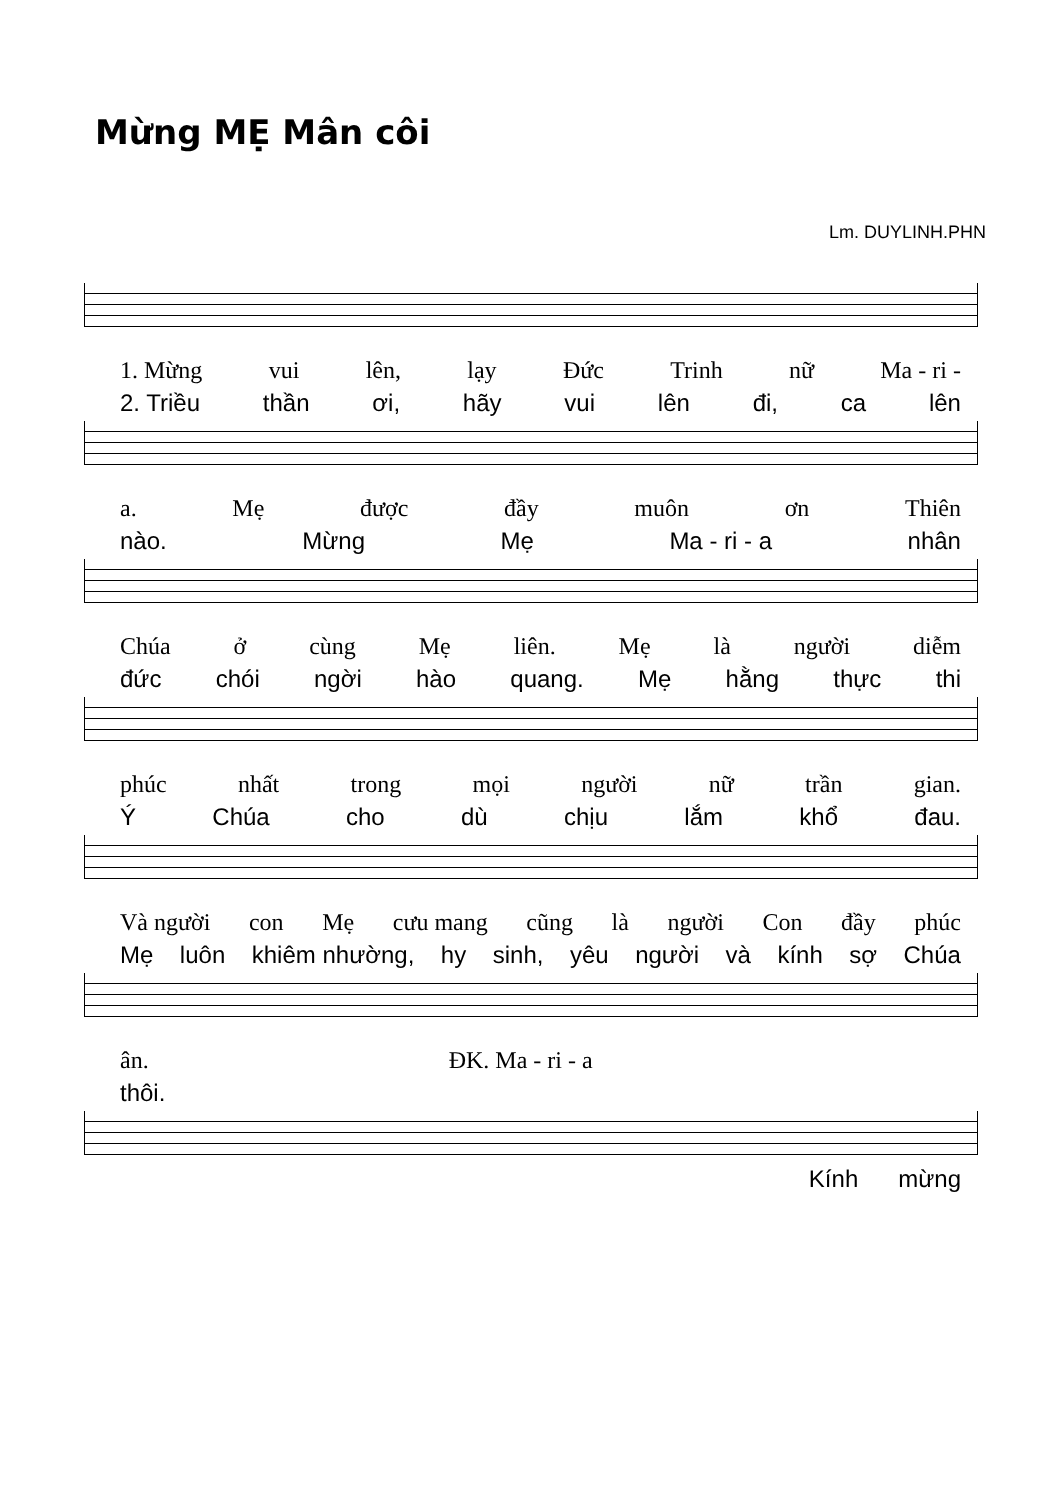Mừng MẸ Mân côi
Lm. DUYLINH.PHN
1. Mừng vui lên, lạy Đức Trinh nữ Ma - ri -
2. Triều thần ơi, hãy vui lên đi, ca lên
a. Mẹ được đầy muôn ơn Thiên
nào. Mừng Mẹ Ma - ri - a nhân
Chúa ở cùng Mẹ liên. Mẹ là người diễm
đức chói ngời hào quang. Mẹ hằng thực thi
phúc nhất trong mọi người nữ trần gian.
Ý Chúa cho dù chịu lắm khổ đau.
Và người con Mẹ cưu mang cũng là người Con đầy phúc
Mẹ luôn khiêm nhường, hy sinh, yêu người và kính sợ Chúa
ân. ĐK. Ma - ri - a
thôi.
Kính mừng